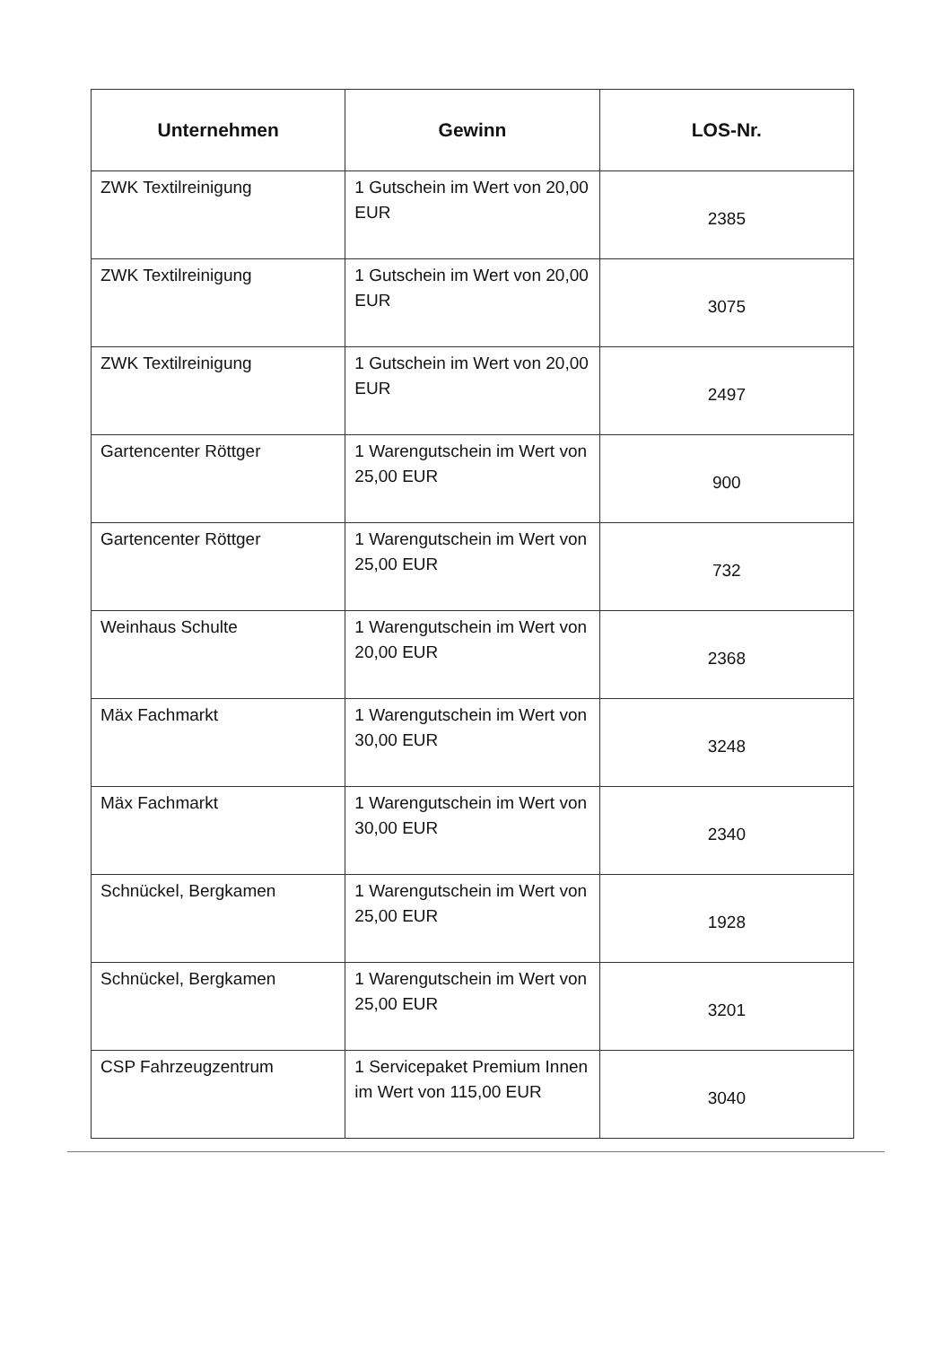| Unternehmen | Gewinn | LOS-Nr. |
| --- | --- | --- |
| ZWK Textilreinigung | 1 Gutschein im Wert von 20,00 EUR | 2385 |
| ZWK Textilreinigung | 1 Gutschein im Wert von 20,00 EUR | 3075 |
| ZWK Textilreinigung | 1 Gutschein im Wert von 20,00 EUR | 2497 |
| Gartencenter Röttger | 1 Warengutschein im Wert von 25,00 EUR | 900 |
| Gartencenter Röttger | 1 Warengutschein im Wert von 25,00 EUR | 732 |
| Weinhaus Schulte | 1 Warengutschein im Wert von 20,00 EUR | 2368 |
| Mäx Fachmarkt | 1 Warengutschein im Wert von 30,00 EUR | 3248 |
| Mäx Fachmarkt | 1 Warengutschein im Wert von 30,00 EUR | 2340 |
| Schnückel, Bergkamen | 1 Warengutschein im Wert von 25,00 EUR | 1928 |
| Schnückel, Bergkamen | 1 Warengutschein im Wert von 25,00 EUR | 3201 |
| CSP Fahrzeugzentrum | 1 Servicepaket Premium Innen im Wert von 115,00 EUR | 3040 |